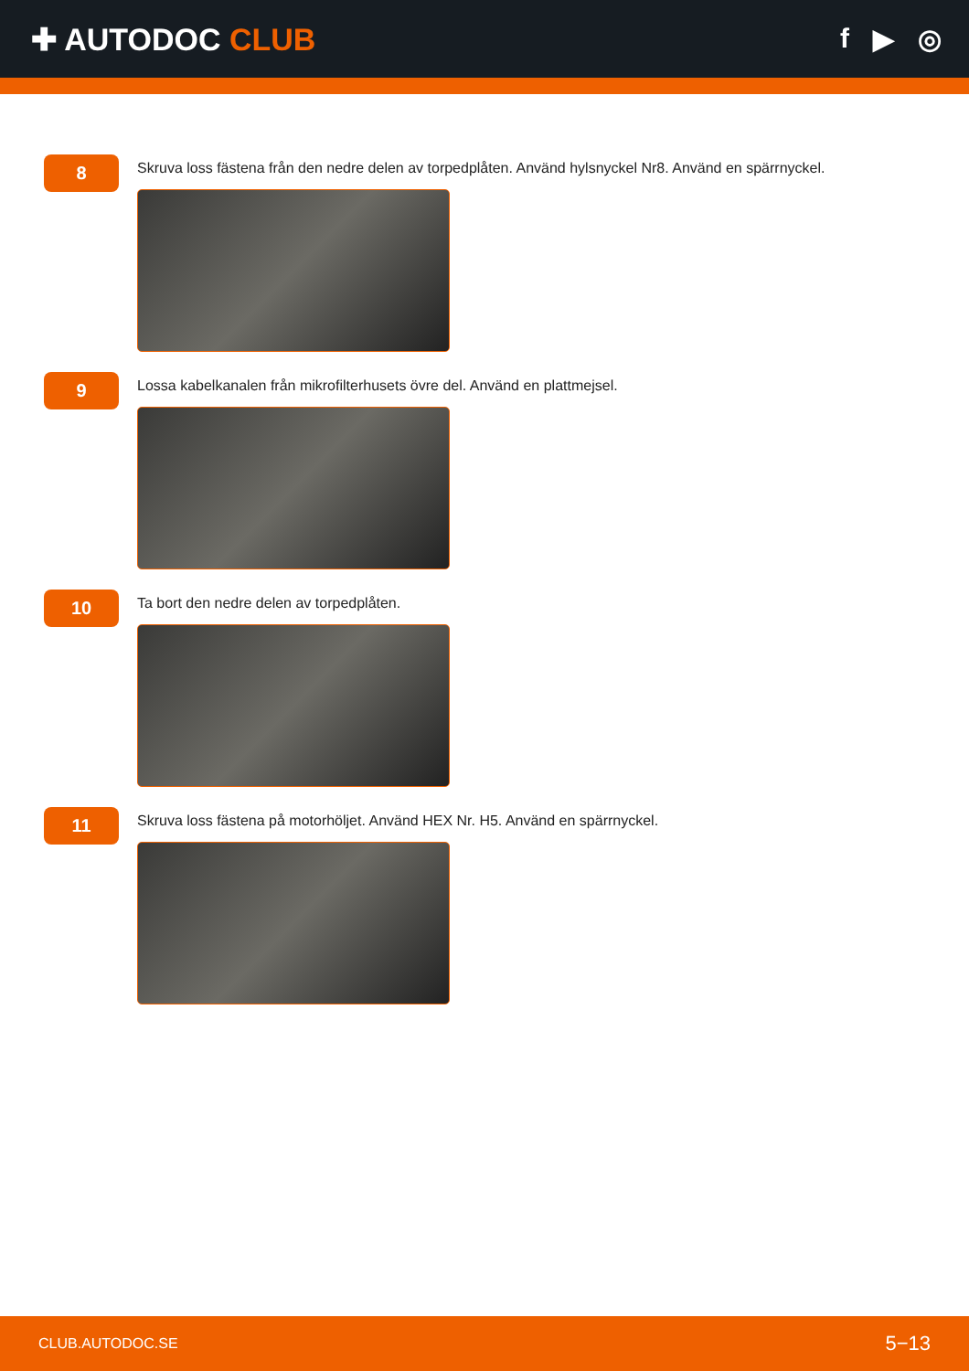✚ AUTODOC CLUB f ▶ ◎
8
Skruva loss fästena från den nedre delen av torpedplåten. Använd hylsnyckel Nr8. Använd en spärrnyckel.
9
Lossa kabelkanalen från mikrofilterhusets övre del. Använd en plattmejsel.
10
Ta bort den nedre delen av torpedplåten.
11
Skruva loss fästena på motorhöljet. Använd HEX Nr. H5. Använd en spärrnyckel.
CLUB.AUTODOC.SE 5−13